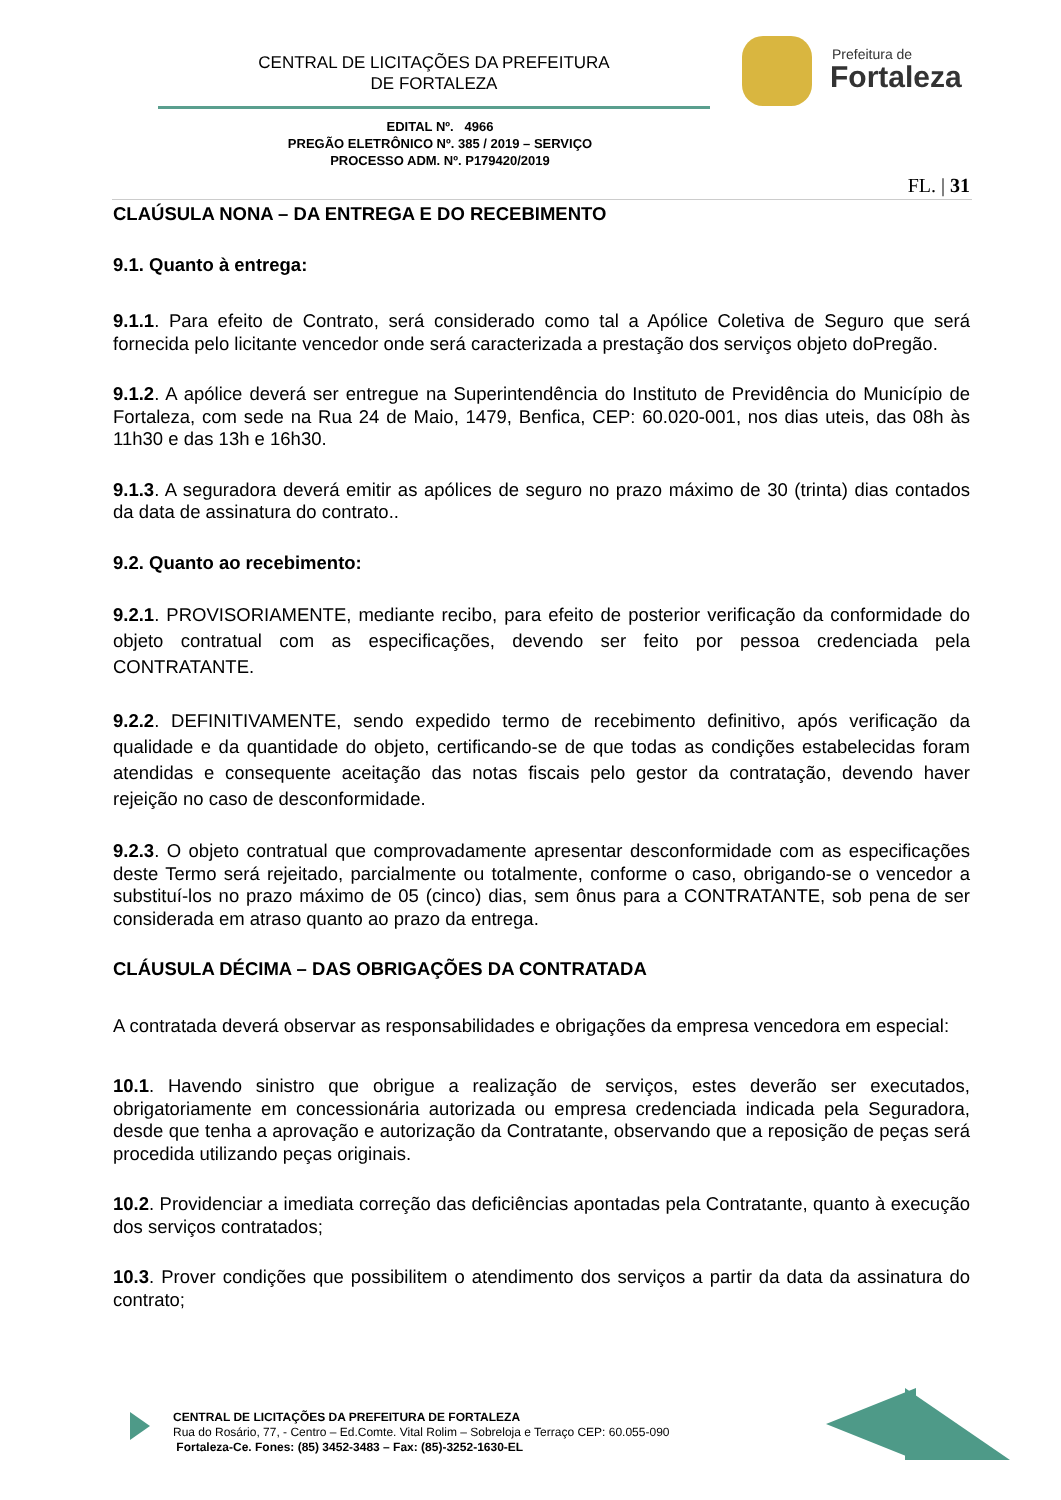CENTRAL DE LICITAÇÕES DA PREFEITURA
DE FORTALEZA
Prefeitura de
Fortaleza
EDITAL Nº. 4966
PREGÃO ELETRÔNICO Nº. 385 / 2019 – SERVIÇO
PROCESSO ADM. Nº. P179420/2019
FL. | 31
CLAÚSULA NONA – DA ENTREGA E DO RECEBIMENTO
9.1. Quanto à entrega:
9.1.1. Para efeito de Contrato, será considerado como tal a Apólice Coletiva de Seguro que será fornecida pelo licitante vencedor onde será caracterizada a prestação dos serviços objeto doPregão.
9.1.2. A apólice deverá ser entregue na Superintendência do Instituto de Previdência do Município de Fortaleza, com sede na Rua 24 de Maio, 1479, Benfica, CEP: 60.020-001, nos dias uteis, das 08h às 11h30 e das 13h e 16h30.
9.1.3. A seguradora deverá emitir as apólices de seguro no prazo máximo de 30 (trinta) dias contados da data de assinatura do contrato..
9.2. Quanto ao recebimento:
9.2.1. PROVISORIAMENTE, mediante recibo, para efeito de posterior verificação da conformidade do objeto contratual com as especificações, devendo ser feito por pessoa credenciada pela CONTRATANTE.
9.2.2. DEFINITIVAMENTE, sendo expedido termo de recebimento definitivo, após verificação da qualidade e da quantidade do objeto, certificando-se de que todas as condições estabelecidas foram atendidas e consequente aceitação das notas fiscais pelo gestor da contratação, devendo haver rejeição no caso de desconformidade.
9.2.3. O objeto contratual que comprovadamente apresentar desconformidade com as especificações deste Termo será rejeitado, parcialmente ou totalmente, conforme o caso, obrigando-se o vencedor a substituí-los no prazo máximo de 05 (cinco) dias, sem ônus para a CONTRATANTE, sob pena de ser considerada em atraso quanto ao prazo da entrega.
CLÁUSULA DÉCIMA – DAS OBRIGAÇÕES DA CONTRATADA
A contratada deverá observar as responsabilidades e obrigações da empresa vencedora em especial:
10.1. Havendo sinistro que obrigue a realização de serviços, estes deverão ser executados, obrigatoriamente em concessionária autorizada ou empresa credenciada indicada pela Seguradora, desde que tenha a aprovação e autorização da Contratante, observando que a reposição de peças será procedida utilizando peças originais.
10.2. Providenciar a imediata correção das deficiências apontadas pela Contratante, quanto à execução dos serviços contratados;
10.3. Prover condições que possibilitem o atendimento dos serviços a partir da data da assinatura do contrato;
CENTRAL DE LICITAÇÕES DA PREFEITURA DE FORTALEZA
Rua do Rosário, 77, - Centro – Ed.Comte. Vital Rolim – Sobreloja e Terraço CEP: 60.055-090
Fortaleza-Ce. Fones: (85) 3452-3483 – Fax: (85)-3252-1630-EL